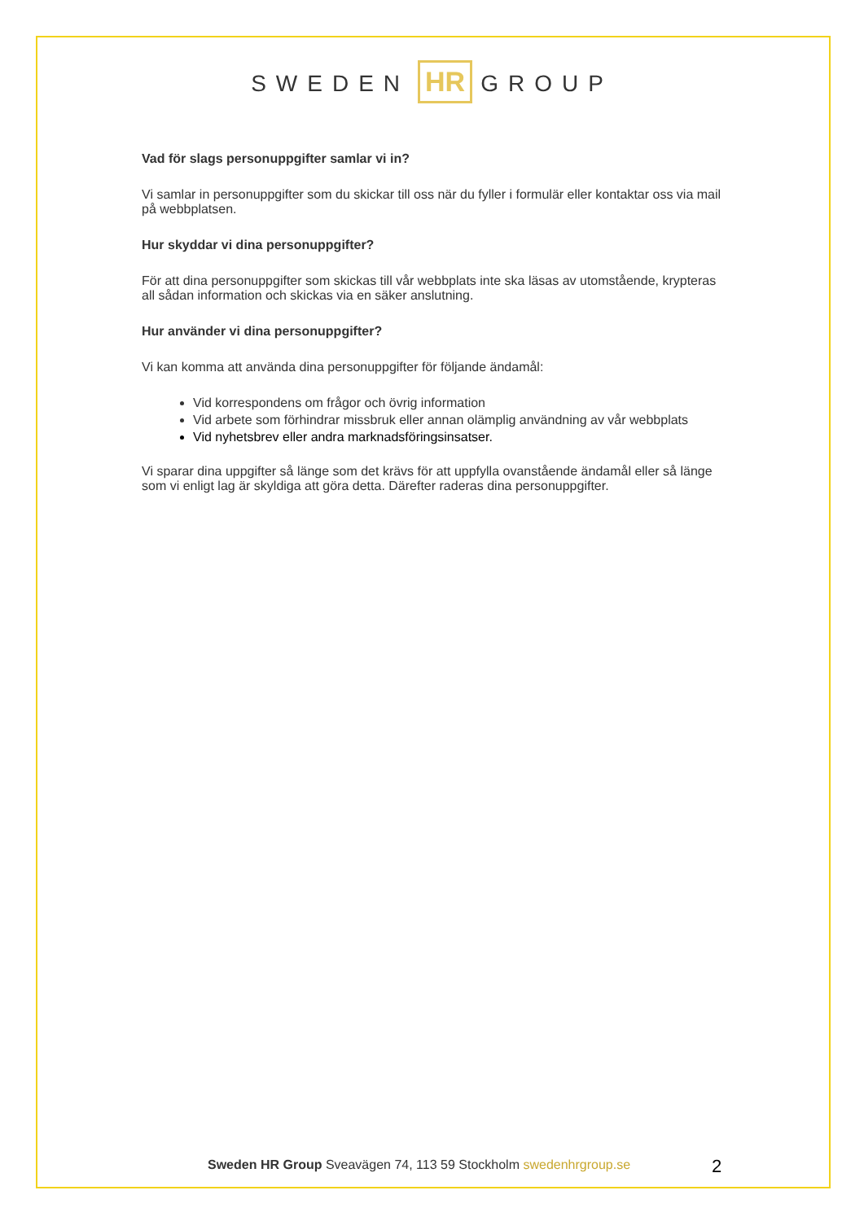SWEDEN HR GROUP
Vad för slags personuppgifter samlar vi in?
Vi samlar in personuppgifter som du skickar till oss när du fyller i formulär eller kontaktar oss via mail på webbplatsen.
Hur skyddar vi dina personuppgifter?
För att dina personuppgifter som skickas till vår webbplats inte ska läsas av utomstående, krypteras all sådan information och skickas via en säker anslutning.
Hur använder vi dina personuppgifter?
Vi kan komma att använda dina personuppgifter för följande ändamål:
Vid korrespondens om frågor och övrig information
Vid arbete som förhindrar missbruk eller annan olämplig användning av vår webbplats
Vid nyhetsbrev eller andra marknadsföringsinsatser.
Vi sparar dina uppgifter så länge som det krävs för att uppfylla ovanstående ändamål eller så länge som vi enligt lag är skyldiga att göra detta. Därefter raderas dina personuppgifter.
Sweden HR Group Sveavägen 74, 113 59 Stockholm swedenhrgroup.se
2